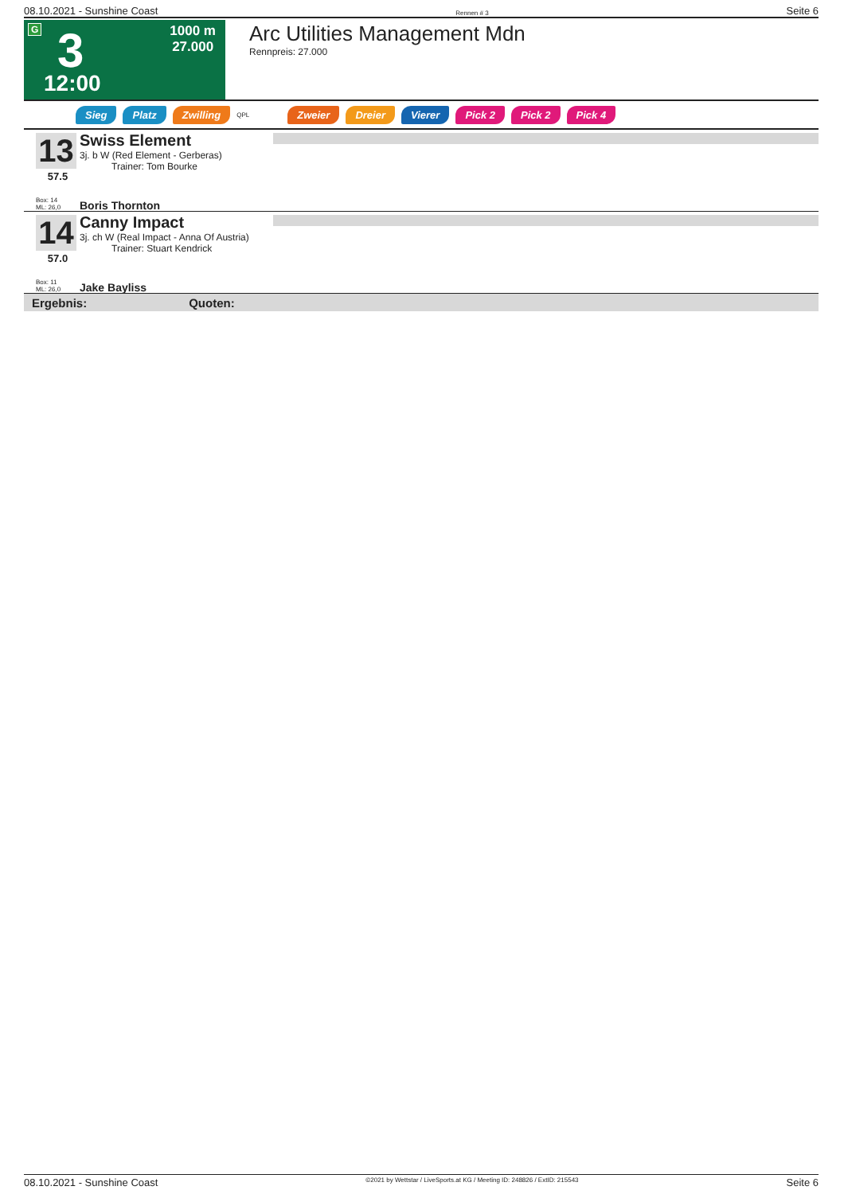08.10.2021 - Sunshine Coast Rennen # 3 Seite 6
G 3
12:00
1000 m
27.000
Arc Utilities Management Mdn
Rennpreis: 27.000
Sieg Platz Zwilling QPL Zweier Dreier Vierer Pick 2 Pick 2 Pick 4
13
57.5
Box: 14
ML: 26,0
Swiss Element
3j. b W (Red Element - Gerberas)
Trainer: Tom Bourke
Boris Thornton
14
57.0
Box: 11
ML: 26,0
Canny Impact
3j. ch W (Real Impact - Anna Of Austria)
Trainer: Stuart Kendrick
Jake Bayliss
Ergebnis: Quoten:
08.10.2021 - Sunshine Coast ©2021 by Wettstar / LiveSports.at KG / Meeting ID: 248826 / ExtID: 215543 Seite 6